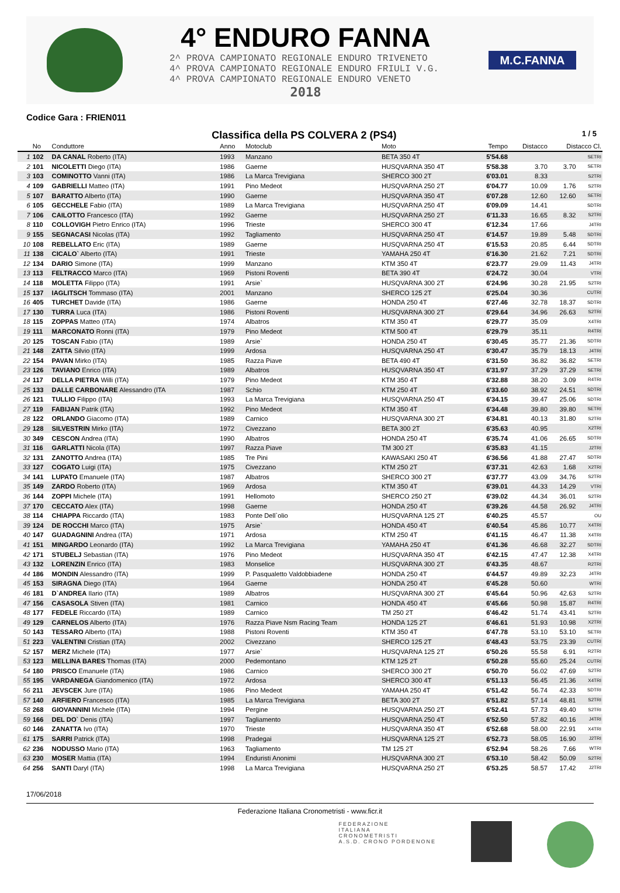4° ENDURO FANNA
2^ PROVA CAMPIONATO REGIONALE ENDURO TRIVENETO
4^ PROVA CAMPIONATO REGIONALE ENDURO FRIULI V.G.
4^ PROVA CAMPIONATO REGIONALE ENDURO VENETO
2018
M.C.FANNA
Codice Gara : FRIEN011
Classifica della PS COLVERA 2 (PS4)
1 / 5
| | No | Conduttore | Anno | Motoclub | Moto | Tempo | Distacco | Distacco Cl. | |
| --- | --- | --- | --- | --- | --- | --- | --- | --- | --- |
| 1 | 102 | DA CANAL Roberto (ITA) | 1993 | Manzano | BETA 350 4T | 5'54.68 | | | SETRI |
| 2 | 101 | NICOLETTI Diego (ITA) | 1986 | Gaerne | HUSQVARNA 350 4T | 5'58.38 | 3.70 | 3.70 | SETRI |
| 3 | 103 | COMINOTTO Vanni (ITA) | 1986 | La Marca Trevigiana | SHERCO 300 2T | 6'03.01 | 8.33 | | S2TRI |
| 4 | 109 | GABRIELLI Matteo (ITA) | 1991 | Pino Medeot | HUSQVARNA 250 2T | 6'04.77 | 10.09 | 1.76 | S2TRI |
| 5 | 107 | BARATTO Alberto (ITA) | 1990 | Gaerne | HUSQVARNA 350 4T | 6'07.28 | 12.60 | 12.60 | SETRI |
| 6 | 105 | GECCHELE Fabio (ITA) | 1989 | La Marca Trevigiana | HUSQVARNA 250 4T | 6'09.09 | 14.41 | | SDTRI |
| 7 | 106 | CAILOTTO Francesco (ITA) | 1992 | Gaerne | HUSQVARNA 250 2T | 6'11.33 | 16.65 | 8.32 | S2TRI |
| 8 | 110 | COLLOVIGH Pietro Enrico (ITA) | 1996 | Trieste | SHERCO 300 4T | 6'12.34 | 17.66 | | J4TRI |
| 9 | 155 | SEGNACASI Nicolas (ITA) | 1992 | Tagliamento | HUSQVARNA 250 4T | 6'14.57 | 19.89 | 5.48 | SDTRI |
| 10 | 108 | REBELLATO Eric (ITA) | 1989 | Gaerne | HUSQVARNA 250 4T | 6'15.53 | 20.85 | 6.44 | SDTRI |
| 11 | 138 | CICALO` Alberto (ITA) | 1991 | Trieste | YAMAHA 250 4T | 6'16.30 | 21.62 | 7.21 | SDTRI |
| 12 | 134 | DARIO Simone (ITA) | 1999 | Manzano | KTM 350 4T | 6'23.77 | 29.09 | 11.43 | J4TRI |
| 13 | 113 | FELTRACCO Marco (ITA) | 1969 | Pistoni Roventi | BETA 390 4T | 6'24.72 | 30.04 | | VTRI |
| 14 | 118 | MOLETTA Filippo (ITA) | 1991 | Arsie` | HUSQVARNA 300 2T | 6'24.96 | 30.28 | 21.95 | S2TRI |
| 15 | 137 | IAGLITSCH Tommaso (ITA) | 2001 | Manzano | SHERCO 125 2T | 6'25.04 | 30.36 | | CUTRI |
| 16 | 405 | TURCHET Davide (ITA) | 1986 | Gaerne | HONDA 250 4T | 6'27.46 | 32.78 | 18.37 | SDTRI |
| 17 | 130 | TURRA Luca (ITA) | 1986 | Pistoni Roventi | HUSQVARNA 300 2T | 6'29.64 | 34.96 | 26.63 | S2TRI |
| 18 | 115 | ZOPPAS Matteo (ITA) | 1974 | Albatros | KTM 350 4T | 6'29.77 | 35.09 | | X4TRI |
| 19 | 111 | MARCONATO Ronni (ITA) | 1979 | Pino Medeot | KTM 500 4T | 6'29.79 | 35.11 | | R4TRI |
| 20 | 125 | TOSCAN Fabio (ITA) | 1989 | Arsie` | HONDA 250 4T | 6'30.45 | 35.77 | 21.36 | SDTRI |
| 21 | 148 | ZATTA Silvio (ITA) | 1999 | Ardosa | HUSQVARNA 250 4T | 6'30.47 | 35.79 | 18.13 | J4TRI |
| 22 | 154 | PAVAN Mirko (ITA) | 1985 | Razza Piave | BETA 490 4T | 6'31.50 | 36.82 | 36.82 | SETRI |
| 23 | 126 | TAVIANO Enrico (ITA) | 1989 | Albatros | HUSQVARNA 350 4T | 6'31.97 | 37.29 | 37.29 | SETRI |
| 24 | 117 | DELLA PIETRA Willi (ITA) | 1979 | Pino Medeot | KTM 350 4T | 6'32.88 | 38.20 | 3.09 | R4TRI |
| 25 | 133 | DALLE CARBONARE Alessandro (ITA | 1987 | Schio | KTM 250 4T | 6'33.60 | 38.92 | 24.51 | SDTRI |
| 26 | 121 | TULLIO Filippo (ITA) | 1993 | La Marca Trevigiana | HUSQVARNA 250 4T | 6'34.15 | 39.47 | 25.06 | SDTRI |
| 27 | 119 | FABIJAN Patrik (ITA) | 1992 | Pino Medeot | KTM 350 4T | 6'34.48 | 39.80 | 39.80 | SETRI |
| 28 | 122 | ORLANDO Giacomo (ITA) | 1989 | Carnico | HUSQVARNA 300 2T | 6'34.81 | 40.13 | 31.80 | S2TRI |
| 29 | 128 | SILVESTRIN Mirko (ITA) | 1972 | Civezzano | BETA 300 2T | 6'35.63 | 40.95 | | X2TRI |
| 30 | 349 | CESCON Andrea (ITA) | 1990 | Albatros | HONDA 250 4T | 6'35.74 | 41.06 | 26.65 | SDTRI |
| 31 | 116 | GARLATTI Nicola (ITA) | 1997 | Razza Piave | TM 300 2T | 6'35.83 | 41.15 | | J2TRI |
| 32 | 131 | ZANOTTO Andrea (ITA) | 1985 | Tre Pini | KAWASAKI 250 4T | 6'36.56 | 41.88 | 27.47 | SDTRI |
| 33 | 127 | COGATO Luigi (ITA) | 1975 | Civezzano | KTM 250 2T | 6'37.31 | 42.63 | 1.68 | X2TRI |
| 34 | 141 | LUPATO Emanuele (ITA) | 1987 | Albatros | SHERCO 300 2T | 6'37.77 | 43.09 | 34.76 | S2TRI |
| 35 | 149 | ZARDO Roberto (ITA) | 1969 | Ardosa | KTM 350 4T | 6'39.01 | 44.33 | 14.29 | VTRI |
| 36 | 144 | ZOPPI Michele (ITA) | 1991 | Hellomoto | SHERCO 250 2T | 6'39.02 | 44.34 | 36.01 | S2TRI |
| 37 | 170 | CECCATO Alex (ITA) | 1998 | Gaerne | HONDA 250 4T | 6'39.26 | 44.58 | 26.92 | J4TRI |
| 38 | 114 | CHIAPPA Riccardo (ITA) | 1983 | Ponte Dell`olio | HUSQVARNA 125 2T | 6'40.25 | 45.57 | | OU |
| 39 | 124 | DE ROCCHI Marco (ITA) | 1975 | Arsie` | HONDA 450 4T | 6'40.54 | 45.86 | 10.77 | X4TRI |
| 40 | 147 | GUADAGNINI Andrea (ITA) | 1971 | Ardosa | KTM 250 4T | 6'41.15 | 46.47 | 11.38 | X4TRI |
| 41 | 151 | MINGARDO Leonardo (ITA) | 1992 | La Marca Trevigiana | YAMAHA 250 4T | 6'41.36 | 46.68 | 32.27 | SDTRI |
| 42 | 171 | STUBELJ Sebastian (ITA) | 1976 | Pino Medeot | HUSQVARNA 350 4T | 6'42.15 | 47.47 | 12.38 | X4TRI |
| 43 | 132 | LORENZIN Enrico (ITA) | 1983 | Monselice | HUSQVARNA 300 2T | 6'43.35 | 48.67 | | R2TRI |
| 44 | 186 | MONDIN Alessandro (ITA) | 1999 | P. Pasqualetto Valdobbiadene | HONDA 250 4T | 6'44.57 | 49.89 | 32.23 | J4TRI |
| 45 | 153 | SIRAGNA Diego (ITA) | 1964 | Gaerne | HONDA 250 4T | 6'45.28 | 50.60 | | WTRI |
| 46 | 181 | D`ANDREA Ilario (ITA) | 1989 | Albatros | HUSQVARNA 300 2T | 6'45.64 | 50.96 | 42.63 | S2TRI |
| 47 | 156 | CASASOLA Stiven (ITA) | 1981 | Carnico | HONDA 450 4T | 6'45.66 | 50.98 | 15.87 | R4TRI |
| 48 | 177 | FEDELE Riccardo (ITA) | 1989 | Carnico | TM 250 2T | 6'46.42 | 51.74 | 43.41 | S2TRI |
| 49 | 129 | CARNELOS Alberto (ITA) | 1976 | Razza Piave Nsm Racing Team | HONDA 125 2T | 6'46.61 | 51.93 | 10.98 | X2TRI |
| 50 | 143 | TESSARO Alberto (ITA) | 1988 | Pistoni Roventi | KTM 350 4T | 6'47.78 | 53.10 | 53.10 | SETRI |
| 51 | 223 | VALENTINI Cristian (ITA) | 2002 | Civezzano | SHERCO 125 2T | 6'48.43 | 53.75 | 23.39 | CUTRI |
| 52 | 157 | MERZ Michele (ITA) | 1977 | Arsie` | HUSQVARNA 125 2T | 6'50.26 | 55.58 | 6.91 | R2TRI |
| 53 | 123 | MELLINA BARES Thomas (ITA) | 2000 | Pedemontano | KTM 125 2T | 6'50.28 | 55.60 | 25.24 | CUTRI |
| 54 | 180 | PRISCO Emanuele (ITA) | 1986 | Carnico | SHERCO 300 2T | 6'50.70 | 56.02 | 47.69 | S2TRI |
| 55 | 195 | VARDANEGA Giandomenico (ITA) | 1972 | Ardosa | SHERCO 300 4T | 6'51.13 | 56.45 | 21.36 | X4TRI |
| 56 | 211 | JEVSCEK Jure (ITA) | 1986 | Pino Medeot | YAMAHA 250 4T | 6'51.42 | 56.74 | 42.33 | SDTRI |
| 57 | 140 | ARFIERO Francesco (ITA) | 1985 | La Marca Trevigiana | BETA 300 2T | 6'51.82 | 57.14 | 48.81 | S2TRI |
| 58 | 268 | GIOVANNINI Michele (ITA) | 1994 | Pergine | HUSQVARNA 250 2T | 6'52.41 | 57.73 | 49.40 | S2TRI |
| 59 | 166 | DEL DO` Denis (ITA) | 1997 | Tagliamento | HUSQVARNA 250 4T | 6'52.50 | 57.82 | 40.16 | J4TRI |
| 60 | 146 | ZANATTA Ivo (ITA) | 1970 | Trieste | HUSQVARNA 350 4T | 6'52.68 | 58.00 | 22.91 | X4TRI |
| 61 | 175 | SARRI Patrick (ITA) | 1998 | Pradegai | HUSQVARNA 125 2T | 6'52.73 | 58.05 | 16.90 | J2TRI |
| 62 | 236 | NODUSSO Mario (ITA) | 1963 | Tagliamento | TM 125 2T | 6'52.94 | 58.26 | 7.66 | WTRI |
| 63 | 230 | MOSER Mattia (ITA) | 1994 | Enduristi Anonimi | HUSQVARNA 300 2T | 6'53.10 | 58.42 | 50.09 | S2TRI |
| 64 | 256 | SANTI Daryl (ITA) | 1998 | La Marca Trevigiana | HUSQVARNA 250 2T | 6'53.25 | 58.57 | 17.42 | J2TRI |
17/06/2018
Federazione Italiana Cronometristi - www.ficr.it
FEDERAZIONE
ITALIANA
CRONOMETRISTI
A.S.D. CRONO PORDENONE